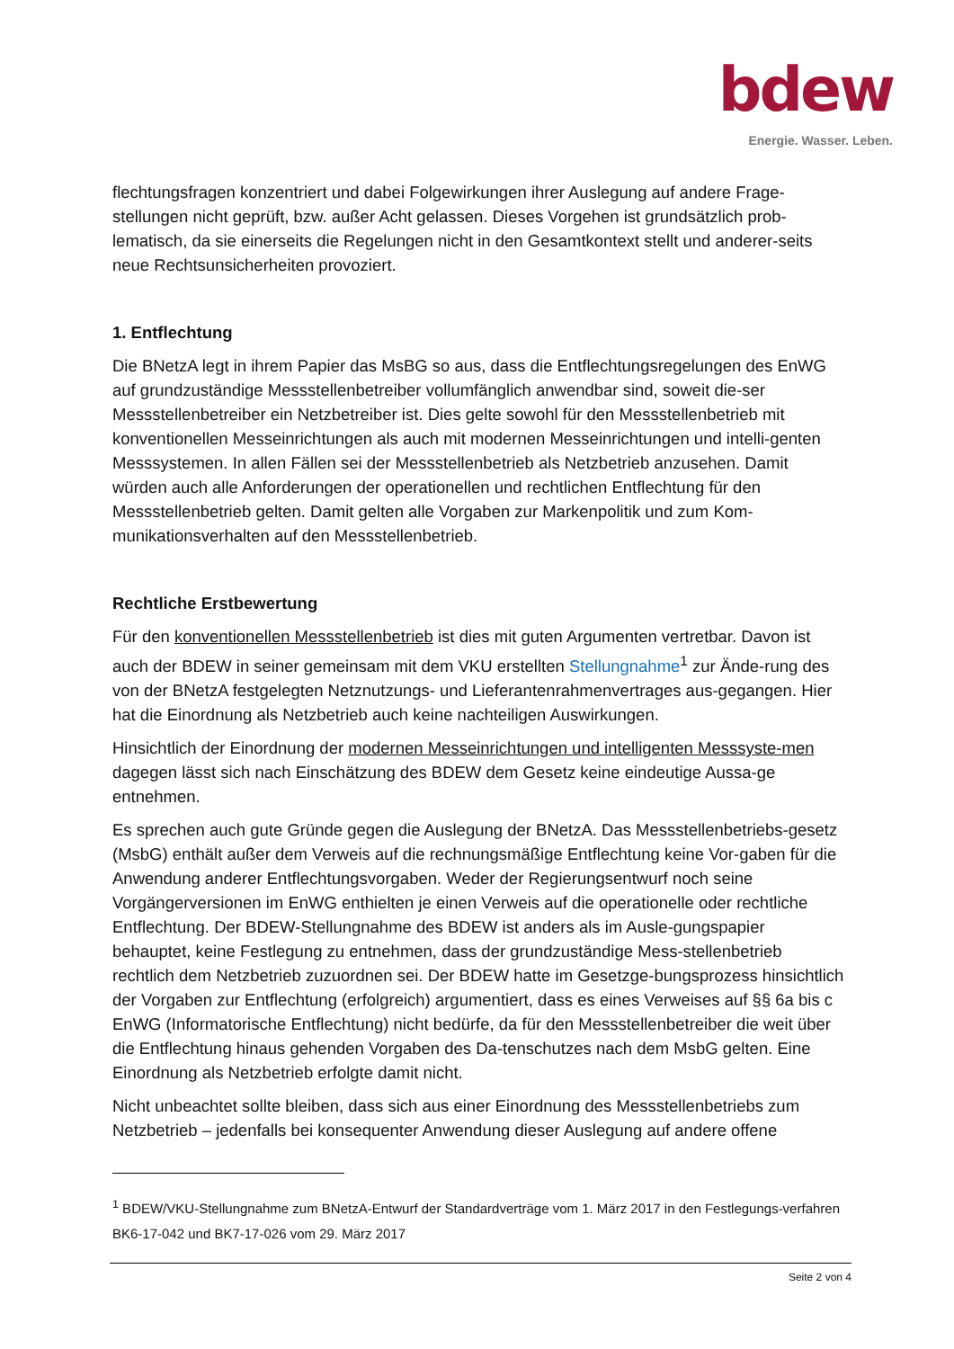bdew
Energie. Wasser. Leben.
flechtungsfragen konzentriert und dabei Folgewirkungen ihrer Auslegung auf andere Frage-stellungen nicht geprüft, bzw. außer Acht gelassen. Dieses Vorgehen ist grundsätzlich prob-lematisch, da sie einerseits die Regelungen nicht in den Gesamtkontext stellt und anderer-seits neue Rechtsunsicherheiten provoziert.
1. Entflechtung
Die BNetzA legt in ihrem Papier das MsBG so aus, dass die Entflechtungsregelungen des EnWG auf grundzuständige Messstellenbetreiber vollumfänglich anwendbar sind, soweit die-ser Messstellenbetreiber ein Netzbetreiber ist. Dies gelte sowohl für den Messstellenbetrieb mit konventionellen Messeinrichtungen als auch mit modernen Messeinrichtungen und intelli-genten Messsystemen. In allen Fällen sei der Messstellenbetrieb als Netzbetrieb anzusehen. Damit würden auch alle Anforderungen der operationellen und rechtlichen Entflechtung für den Messstellenbetrieb gelten. Damit gelten alle Vorgaben zur Markenpolitik und zum Kom-munikationsverhalten auf den Messstellenbetrieb.
Rechtliche Erstbewertung
Für den konventionellen Messstellenbetrieb ist dies mit guten Argumenten vertretbar. Davon ist auch der BDEW in seiner gemeinsam mit dem VKU erstellten Stellungnahme<sup>1</sup> zur Ände-rung des von der BNetzA festgelegten Netznutzungs- und Lieferantenrahmenvertrages aus-gegangen. Hier hat die Einordnung als Netzbetrieb auch keine nachteiligen Auswirkungen.
Hinsichtlich der Einordnung der modernen Messeinrichtungen und intelligenten Messsyste-men dagegen lässt sich nach Einschätzung des BDEW dem Gesetz keine eindeutige Aussa-ge entnehmen.
Es sprechen auch gute Gründe gegen die Auslegung der BNetzA. Das Messstellenbetriebs-gesetz (MsbG) enthält außer dem Verweis auf die rechnungsmäßige Entflechtung keine Vor-gaben für die Anwendung anderer Entflechtungsvorgaben. Weder der Regierungsentwurf noch seine Vorgängerversionen im EnWG enthielten je einen Verweis auf die operationelle oder rechtliche Entflechtung. Der BDEW-Stellungnahme des BDEW ist anders als im Ausle-gungspapier behauptet, keine Festlegung zu entnehmen, dass der grundzuständige Mess-stellenbetrieb rechtlich dem Netzbetrieb zuzuordnen sei. Der BDEW hatte im Gesetzge-bungsprozess hinsichtlich der Vorgaben zur Entflechtung (erfolgreich) argumentiert, dass es eines Verweises auf §§ 6a bis c EnWG (Informatorische Entflechtung) nicht bedürfe, da für den Messstellenbetreiber die weit über die Entflechtung hinaus gehenden Vorgaben des Da-tenschutzes nach dem MsbG gelten. Eine Einordnung als Netzbetrieb erfolgte damit nicht.
Nicht unbeachtet sollte bleiben, dass sich aus einer Einordnung des Messstellenbetriebs zum Netzbetrieb – jedenfalls bei konsequenter Anwendung dieser Auslegung auf andere offene
<sup>1</sup> BDEW/VKU-Stellungnahme zum BNetzA-Entwurf der Standardverträge vom 1. März 2017 in den Festlegungs-verfahren BK6-17-042 und BK7-17-026 vom 29. März 2017
Seite 2 von 4